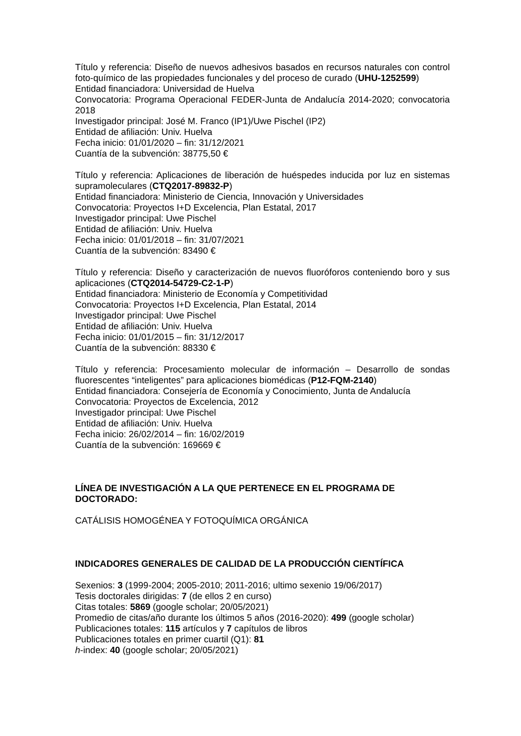Título y referencia: Diseño de nuevos adhesivos basados en recursos naturales con control foto-químico de las propiedades funcionales y del proceso de curado (UHU-1252599)
Entidad financiadora: Universidad de Huelva
Convocatoria: Programa Operacional FEDER-Junta de Andalucía 2014-2020; convocatoria 2018
Investigador principal: José M. Franco (IP1)/Uwe Pischel (IP2)
Entidad de afiliación: Univ. Huelva
Fecha inicio: 01/01/2020 – fin: 31/12/2021
Cuantía de la subvención: 38775,50 €
Título y referencia: Aplicaciones de liberación de huéspedes inducida por luz en sistemas supramoleculares (CTQ2017-89832-P)
Entidad financiadora: Ministerio de Ciencia, Innovación y Universidades
Convocatoria: Proyectos I+D Excelencia, Plan Estatal, 2017
Investigador principal: Uwe Pischel
Entidad de afiliación: Univ. Huelva
Fecha inicio: 01/01/2018 – fin: 31/07/2021
Cuantía de la subvención: 83490 €
Título y referencia: Diseño y caracterización de nuevos fluoróforos conteniendo boro y sus aplicaciones (CTQ2014-54729-C2-1-P)
Entidad financiadora: Ministerio de Economía y Competitividad
Convocatoria: Proyectos I+D Excelencia, Plan Estatal, 2014
Investigador principal: Uwe Pischel
Entidad de afiliación: Univ. Huelva
Fecha inicio: 01/01/2015 – fin: 31/12/2017
Cuantía de la subvención: 88330 €
Título y referencia: Procesamiento molecular de información – Desarrollo de sondas fluorescentes “inteligentes” para aplicaciones biomédicas (P12-FQM-2140)
Entidad financiadora: Consejería de Economía y Conocimiento, Junta de Andalucía
Convocatoria: Proyectos de Excelencia, 2012
Investigador principal: Uwe Pischel
Entidad de afiliación: Univ. Huelva
Fecha inicio: 26/02/2014 – fin: 16/02/2019
Cuantía de la subvención: 169669 €
LÍNEA DE INVESTIGACIÓN A LA QUE PERTENECE EN EL PROGRAMA DE DOCTORADO:
CATÁLISIS HOMOGÉNEA Y FOTOQUÍMICA ORGÁNICA
INDICADORES GENERALES DE CALIDAD DE LA PRODUCCIÓN CIENTÍFICA
Sexenios: 3 (1999-2004; 2005-2010; 2011-2016; ultimo sexenio 19/06/2017)
Tesis doctorales dirigidas: 7 (de ellos 2 en curso)
Citas totales: 5869 (google scholar; 20/05/2021)
Promedio de citas/año durante los últimos 5 años (2016-2020): 499 (google scholar)
Publicaciones totales: 115 artículos y 7 capítulos de libros
Publicaciones totales en primer cuartil (Q1): 81
h-index: 40 (google scholar; 20/05/2021)